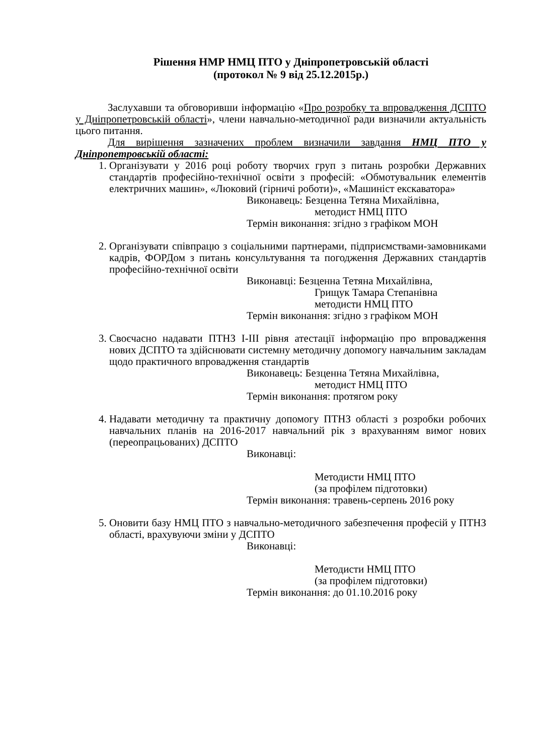Рішення НМР НМЦ ПТО у Дніпропетровській області
(протокол № 9 від 25.12.2015р.)
Заслухавши та обговоривши інформацію «Про розробку та впровадження ДСПТО у Дніпропетровській області», члени навчально-методичної ради визначили актуальність цього питання.
Для вирішення зазначених проблем визначили завдання НМЦ ПТО у Дніпропетровській області:
1. Організувати у 2016 році роботу творчих груп з питань розробки Державних стандартів професійно-технічної освіти з професій: «Обмотувальник елементів електричних машин», «Люковий (гірничі роботи)», «Машиніст екскаватора»
Виконавець: Безценна Тетяна Михайлівна,
методист НМЦ ПТО
Термін виконання: згідно з графіком МОН
2. Організувати співпрацю з соціальними партнерами, підприємствами-замовниками кадрів, ФОРДом з питань консультування та погодження Державних стандартів професійно-технічної освіти
Виконавці: Безценна Тетяна Михайлівна,
Грищук Тамара Степанівна
методисти НМЦ ПТО
Термін виконання: згідно з графіком МОН
3. Своєчасно надавати ПТНЗ І-ІІІ рівня атестації інформацію про впровадження нових ДСПТО та здійснювати системну методичну допомогу навчальним закладам щодо практичного впровадження стандартів
Виконавець: Безценна Тетяна Михайлівна,
методист НМЦ ПТО
Термін виконання: протягом року
4. Надавати методичну та практичну допомогу ПТНЗ області з розробки робочих навчальних планів на 2016-2017 навчальний рік з врахуванням вимог нових (переопрацьованих) ДСПТО
Виконавці:
Методисти НМЦ ПТО
(за профілем підготовки)
Термін виконання: травень-серпень 2016 року
5. Оновити базу НМЦ ПТО з навчально-методичного забезпечення професій у ПТНЗ області, врахувуючи зміни у ДСПТО
Виконавці:
Методисти НМЦ ПТО
(за профілем підготовки)
Термін виконання: до 01.10.2016 року